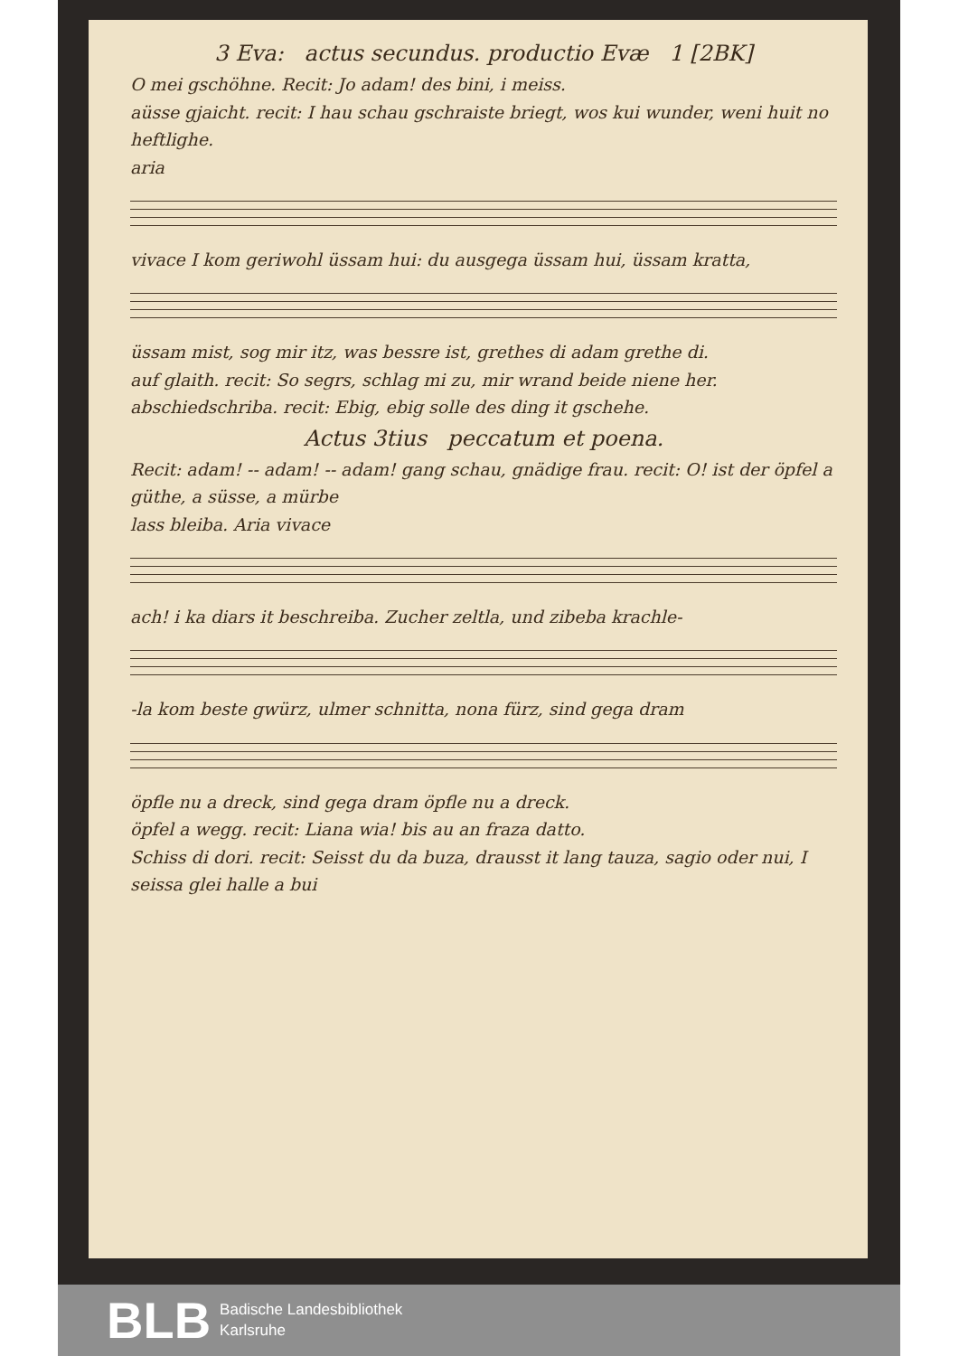3 Eva: actus secundus. productio Evæ 1 [2BK]
O mei gschöhne. Recit: Jo adam! des bini, i meiss.
aüsse gjaicht. recit: I hau schau gschraiste briegt, wos kui wunder, weni huit no heftlighe.
aria
vivace I kom geriwohl üssam hui: du ausgega üssam hui, üssam kratta,
üssam mist, sog mir itz, was bessre ist, grethes di adam grethe di.
auf glaith. recit: So segrs, schlag mi zu, mir wrand beide niene her.
abschiedschriba. recit: Ebig, ebig solle des ding it gschehe.
Actus 3tius peccatum et poena.
Recit: adam! -- adam! -- adam! gang schau, gnädige frau. recit: O! ist der öpfel a güthe, a süsse, a mürbe
lass bleiba. Aria vivace
ach! i ka diars it beschreiba. Zucher zeltla, und zibeba krachle-
-la kom beste gwürz, ulmer schnitta, nona fürz, sind gega dram
öpfle nu a dreck, sind gega dram öpfle nu a dreck.
öpfel a wegg. recit: Liana wia! bis au an fraza datto.
Schiss di dori. recit: Seisst du da buza, drausst it lang tauza, sagio oder nui, I seissa glei halle a bui
BLB
Badische Landesbibliothek
Karlsruhe